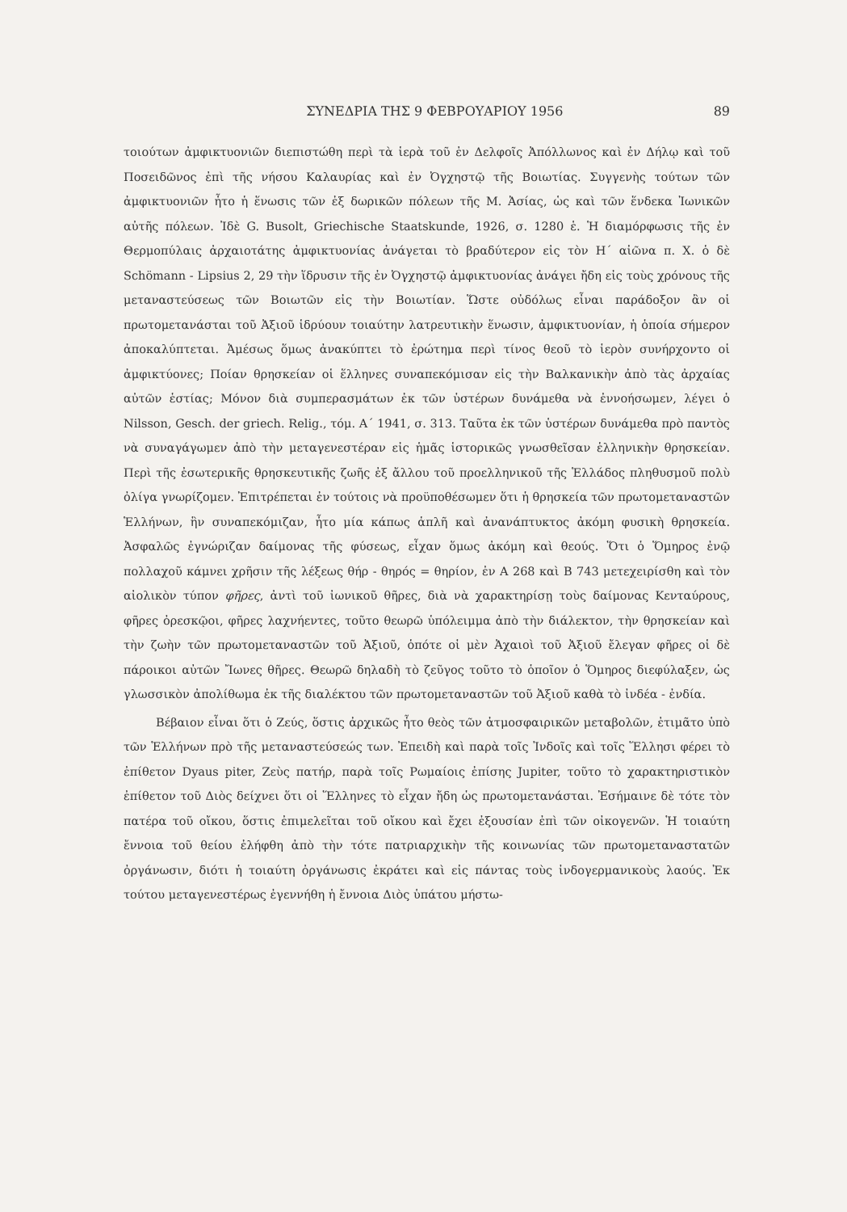ΣΥΝΕΔΡΙΑ ΤΗΣ 9 ΦΕΒΡΟΥΑΡΙΟΥ 1956 89
τοιούτων ἀμφικτυονιῶν διεπιστώθη περὶ τὰ ἱερὰ τοῦ ἐν Δελφοῖς Ἀπόλλωνος καὶ ἐν Δήλῳ καὶ τοῦ Ποσειδῶνος ἐπὶ τῆς νήσου Καλαυρίας καὶ ἐν Ὀγχηστῷ τῆς Βοιωτίας. Συγγενὴς τούτων τῶν ἀμφικτυονιῶν ἦτο ἡ ἕνωσις τῶν ἐξ δωρικῶν πόλεων τῆς Μ. Ἀσίας, ὡς καὶ τῶν ἕνδεκα Ἰωνικῶν αὐτῆς πόλεων. Ἰδὲ G. Busolt, Griechische Staatskunde, 1926, σ. 1280 ἑ. Ἡ διαμόρφωσις τῆς ἐν Θερμοπύλαις ἀρχαιοτάτης ἀμφικτυονίας ἀνάγεται τὸ βραδύτερον εἰς τὸν Η΄ αἰῶνα π. Χ. ὁ δὲ Schömann - Lipsius 2, 29 τὴν ἵδρυσιν τῆς ἐν Ὀγχηστῷ ἀμφικτυονίας ἀνάγει ἤδη εἰς τοὺς χρόνους τῆς μεταναστεύσεως τῶν Βοιωτῶν εἰς τὴν Βοιωτίαν. Ὥστε οὐδόλως εἶναι παράδοξον ἂν οἱ πρωτομετανάσται τοῦ Ἀξιοῦ ἱδρύουν τοιαύτην λατρευτικὴν ἕνωσιν, ἀμφικτυονίαν, ἡ ὁποία σήμερον ἀποκαλύπτεται. Ἀμέσως ὅμως ἀνακύπτει τὸ ἐρώτημα περὶ τίνος θεοῦ τὸ ἱερὸν συνήρχοντο οἱ ἀμφικτύονες; Ποίαν θρησκείαν οἱ ἕλληνες συναπεκόμισαν εἰς τὴν Βαλκανικὴν ἀπὸ τὰς ἀρχαίας αὐτῶν ἑστίας; Μόνον διὰ συμπερασμάτων ἐκ τῶν ὑστέρων δυνάμεθα νὰ ἐννοήσωμεν, λέγει ὁ Nilsson, Gesch. der griech. Relig., τόμ. Α΄ 1941, σ. 313. Ταῦτα ἐκ τῶν ὑστέρων δυνάμεθα πρὸ παντὸς νὰ συναγάγωμεν ἀπὸ τὴν μεταγενεστέραν εἰς ἡμᾶς ἱστορικῶς γνωσθεῖσαν ἑλληνικὴν θρησκείαν. Περὶ τῆς ἐσωτερικῆς θρησκευτικῆς ζωῆς ἐξ ἄλλου τοῦ προελληνικοῦ τῆς Ἑλλάδος πληθυσμοῦ πολὺ ὀλίγα γνωρίζομεν. Ἐπιτρέπεται ἐν τούτοις νὰ προϋποθέσωμεν ὅτι ἡ θρησκεία τῶν πρωτομεταναστῶν Ἑλλήνων, ἣν συναπεκόμιζαν, ἦτο μία κάπως ἁπλῆ καὶ ἀνανάπτυκτος ἀκόμη φυσικὴ θρησκεία. Ἀσφαλῶς ἐγνώριζαν δαίμονας τῆς φύσεως, εἶχαν ὅμως ἀκόμη καὶ θεούς. Ὅτι ὁ Ὅμηρος ἐνῷ πολλαχοῦ κάμνει χρῆσιν τῆς λέξεως θήρ - θηρός = θηρίον, ἐν Α 268 καὶ Β 743 μετεχειρίσθη καὶ τὸν αἰολικὸν τύπον φῆρες, ἀντὶ τοῦ ἰωνικοῦ θῆρες, διὰ νὰ χαρακτηρίσῃ τοὺς δαίμονας Κενταύρους, φῆρες ὀρεσκῷοι, φῆρες λαχνήεντες, τοῦτο θεωρῶ ὑπόλειμμα ἀπὸ τὴν διάλεκτον, τὴν θρησκείαν καὶ τὴν ζωὴν τῶν πρωτομεταναστῶν τοῦ Ἀξιοῦ, ὁπότε οἱ μὲν Ἀχαιοὶ τοῦ Ἀξιοῦ ἔλεγαν φῆρες οἱ δὲ πάροικοι αὐτῶν Ἴωνες θῆρες. Θεωρῶ δηλαδὴ τὸ ζεῦγος τοῦτο τὸ ὁποῖον ὁ Ὅμηρος διεφύλαξεν, ὡς γλωσσικὸν ἀπολίθωμα ἐκ τῆς διαλέκτου τῶν πρωτομεταναστῶν τοῦ Ἀξιοῦ καθὰ τὸ ἰνδέα - ἐνδία.
Βέβαιον εἶναι ὅτι ὁ Ζεύς, ὅστις ἀρχικῶς ἦτο θεὸς τῶν ἀτμοσφαιρικῶν μεταβολῶν, ἐτιμᾶτο ὑπὸ τῶν Ἑλλήνων πρὸ τῆς μεταναστεύσεώς των. Ἐπειδὴ καὶ παρὰ τοῖς Ἰνδοῖς καὶ τοῖς Ἕλλησι φέρει τὸ ἐπίθετον Dyaus piter, Ζεὺς πατήρ, παρὰ τοῖς Ρωμαίοις ἐπίσης Jupiter, τοῦτο τὸ χαρακτηριστικὸν ἐπίθετον τοῦ Διὸς δείχνει ὅτι οἱ Ἕλληνες τὸ εἶχαν ἤδη ὡς πρωτομετανάσται. Ἐσήμαινε δὲ τότε τὸν πατέρα τοῦ οἴκου, ὅστις ἐπιμελεῖται τοῦ οἴκου καὶ ἔχει ἐξουσίαν ἐπὶ τῶν οἰκογενῶν. Ἡ τοιαύτη ἔννοια τοῦ θείου ἐλήφθη ἀπὸ τὴν τότε πατριαρχικὴν τῆς κοινωνίας τῶν πρωτομεταναστατῶν ὀργάνωσιν, διότι ἡ τοιαύτη ὀργάνωσις ἐκράτει καὶ εἰς πάντας τοὺς ἰνδογερμανικοὺς λαούς. Ἐκ τούτου μεταγενεστέρως ἐγεννήθη ἡ ἔννοια Διὸς ὑπάτου μήστω-